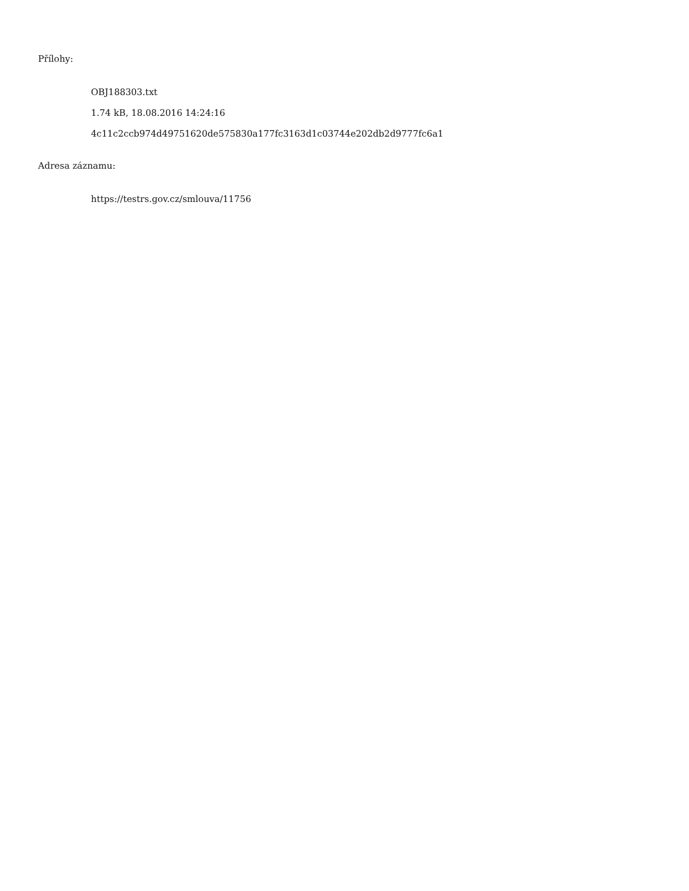Přílohy:
OBJ188303.txt
1.74 kB, 18.08.2016 14:24:16
4c11c2ccb974d49751620de575830a177fc3163d1c03744e202db2d9777fc6a1
Adresa záznamu:
https://testrs.gov.cz/smlouva/11756